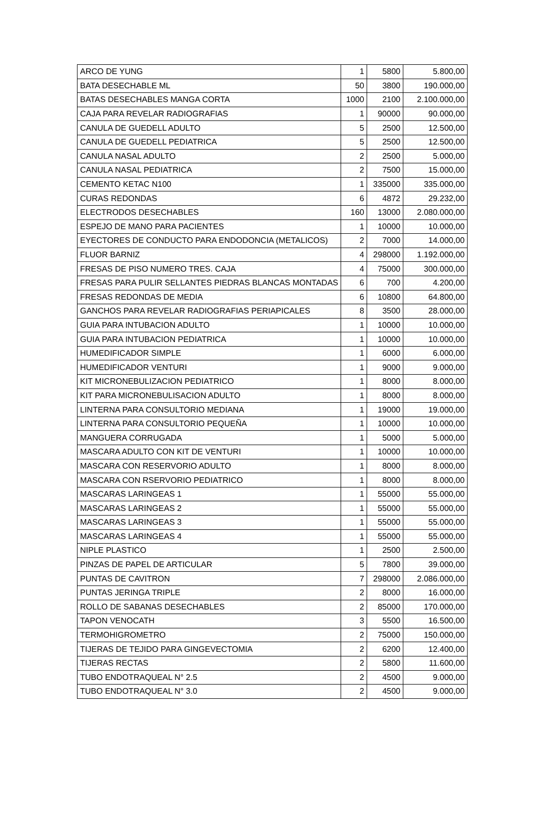| ARCO DE YUNG | 1 | 5800 | 5.800,00 |
| BATA DESECHABLE ML | 50 | 3800 | 190.000,00 |
| BATAS DESECHABLES MANGA CORTA | 1000 | 2100 | 2.100.000,00 |
| CAJA PARA REVELAR RADIOGRAFIAS | 1 | 90000 | 90.000,00 |
| CANULA DE GUEDELL ADULTO | 5 | 2500 | 12.500,00 |
| CANULA DE GUEDELL PEDIATRICA | 5 | 2500 | 12.500,00 |
| CANULA NASAL ADULTO | 2 | 2500 | 5.000,00 |
| CANULA NASAL PEDIATRICA | 2 | 7500 | 15.000,00 |
| CEMENTO KETAC N100 | 1 | 335000 | 335.000,00 |
| CURAS REDONDAS | 6 | 4872 | 29.232,00 |
| ELECTRODOS DESECHABLES | 160 | 13000 | 2.080.000,00 |
| ESPEJO DE MANO PARA PACIENTES | 1 | 10000 | 10.000,00 |
| EYECTORES DE CONDUCTO PARA ENDODONCIA (METALICOS) | 2 | 7000 | 14.000,00 |
| FLUOR BARNIZ | 4 | 298000 | 1.192.000,00 |
| FRESAS DE PISO NUMERO TRES. CAJA | 4 | 75000 | 300.000,00 |
| FRESAS PARA PULIR SELLANTES PIEDRAS BLANCAS MONTADAS | 6 | 700 | 4.200,00 |
| FRESAS REDONDAS DE MEDIA | 6 | 10800 | 64.800,00 |
| GANCHOS PARA REVELAR RADIOGRAFIAS PERIAPICALES | 8 | 3500 | 28.000,00 |
| GUIA PARA INTUBACION ADULTO | 1 | 10000 | 10.000,00 |
| GUIA PARA INTUBACION PEDIATRICA | 1 | 10000 | 10.000,00 |
| HUMEDIFICADOR SIMPLE | 1 | 6000 | 6.000,00 |
| HUMEDIFICADOR VENTURI | 1 | 9000 | 9.000,00 |
| KIT MICRONEBULIZACION PEDIATRICO | 1 | 8000 | 8.000,00 |
| KIT PARA MICRONEBULISACION ADULTO | 1 | 8000 | 8.000,00 |
| LINTERNA PARA CONSULTORIO MEDIANA | 1 | 19000 | 19.000,00 |
| LINTERNA PARA CONSULTORIO PEQUEÑA | 1 | 10000 | 10.000,00 |
| MANGUERA CORRUGADA | 1 | 5000 | 5.000,00 |
| MASCARA ADULTO CON KIT DE VENTURI | 1 | 10000 | 10.000,00 |
| MASCARA CON RESERVORIO ADULTO | 1 | 8000 | 8.000,00 |
| MASCARA CON RSERVORIO PEDIATRICO | 1 | 8000 | 8.000,00 |
| MASCARAS LARINGEAS 1 | 1 | 55000 | 55.000,00 |
| MASCARAS LARINGEAS 2 | 1 | 55000 | 55.000,00 |
| MASCARAS LARINGEAS 3 | 1 | 55000 | 55.000,00 |
| MASCARAS LARINGEAS 4 | 1 | 55000 | 55.000,00 |
| NIPLE PLASTICO | 1 | 2500 | 2.500,00 |
| PINZAS DE PAPEL DE ARTICULAR | 5 | 7800 | 39.000,00 |
| PUNTAS DE CAVITRON | 7 | 298000 | 2.086.000,00 |
| PUNTAS JERINGA TRIPLE | 2 | 8000 | 16.000,00 |
| ROLLO DE SABANAS DESECHABLES | 2 | 85000 | 170.000,00 |
| TAPON VENOCATH | 3 | 5500 | 16.500,00 |
| TERMOHIGROMETRO | 2 | 75000 | 150.000,00 |
| TIJERAS DE TEJIDO PARA GINGEVECTOMIA | 2 | 6200 | 12.400,00 |
| TIJERAS RECTAS | 2 | 5800 | 11.600,00 |
| TUBO ENDOTRAQUEAL N° 2.5 | 2 | 4500 | 9.000,00 |
| TUBO ENDOTRAQUEAL N° 3.0 | 2 | 4500 | 9.000,00 |